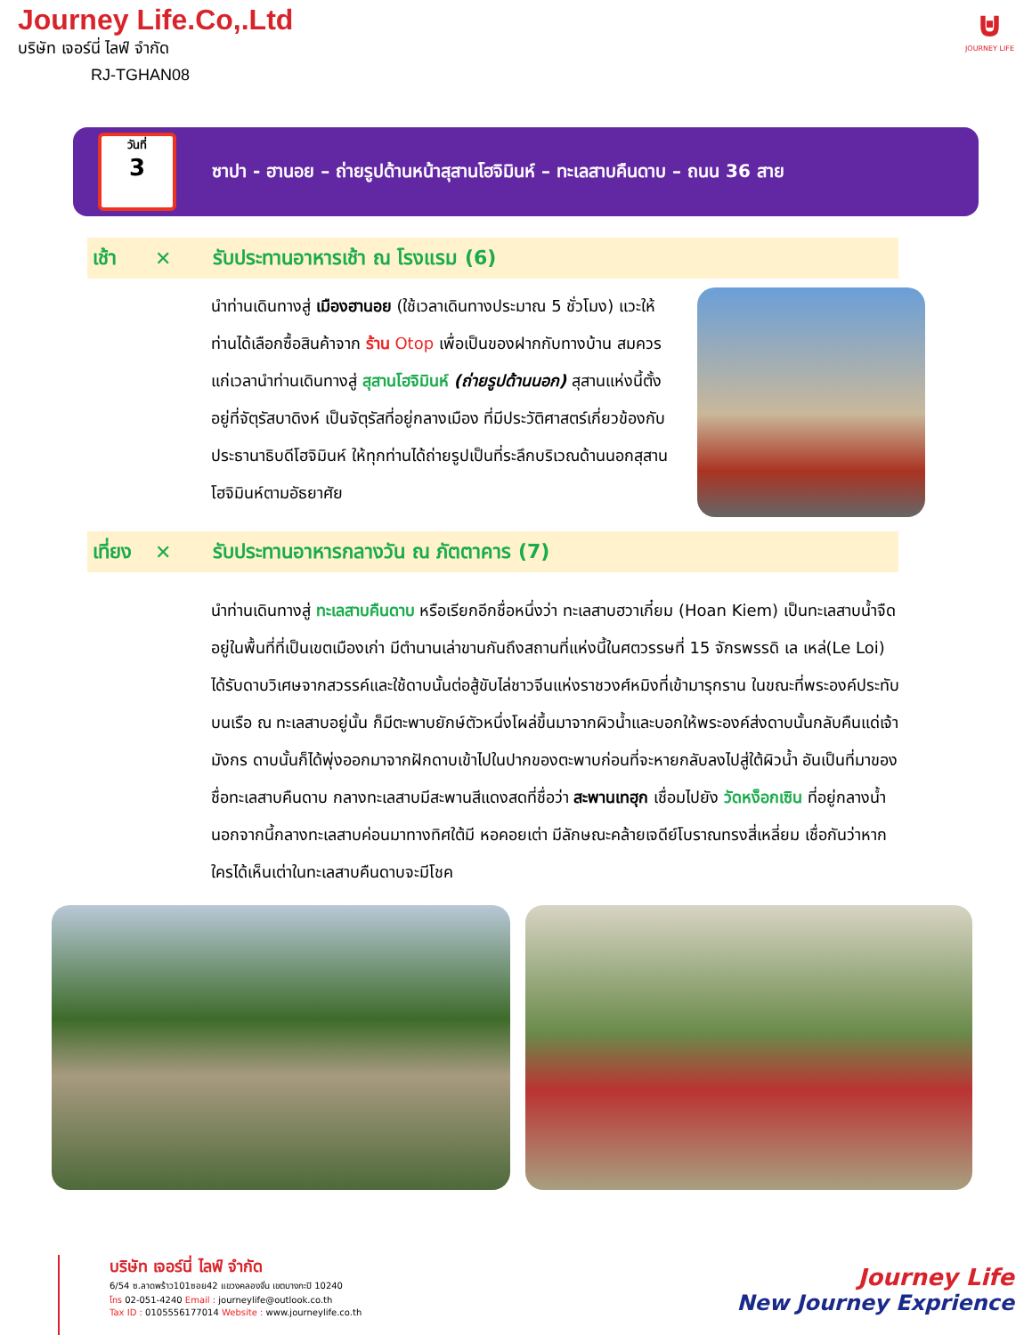Journey Life.Co,.Ltd
บริษัท เจอร์นี่ ไลฟ์ จำกัด
RJ-TGHAN08
⊍
JOURNEY LIFE
วันที่
3
ซาปา - ฮานอย – ถ่ายรูปด้านหน้าสุสานโฮจิมินห์ – ทะเลสาบคืนดาบ – ถนน 36 สาย
เช้า ✕ รับประทานอาหารเช้า ณ โรงแรม (6)
นำท่านเดินทางสู่ เมืองฮานอย (ใช้เวลาเดินทางประมาณ 5 ชั่วโมง) แวะให้ท่านได้เลือกซื้อสินค้าจาก ร้าน Otop เพื่อเป็นของฝากกับทางบ้าน สมควรแก่เวลานำท่านเดินทางสู่ สุสานโฮจิมินห์ (ถ่ายรูปด้านนอก) สุสานแห่งนี้ตั้งอยู่ที่จัตุรัสบาดิงห์ เป็นจัตุรัสที่อยู่กลางเมือง ที่มีประวัติศาสตร์เกี่ยวข้องกับประธานาธิบดีโฮจิมินห์ ให้ทุกท่านได้ถ่ายรูปเป็นที่ระลึกบริเวณด้านนอกสุสานโฮจิมินห์ตามอัธยาศัย
เที่ยง ✕ รับประทานอาหารกลางวัน ณ ภัตตาคาร (7)
นำท่านเดินทางสู่ ทะเลสาบคืนดาบ หรือเรียกอีกชื่อหนึ่งว่า ทะเลสาบฮวาเกี๋ยม (Hoan Kiem) เป็นทะเลสาบน้ำจืด อยู่ในพื้นที่ที่เป็นเขตเมืองเก่า มีตำนานเล่าขานกันถึงสถานที่แห่งนี้ในศตวรรษที่ 15 จักรพรรดิ เล เหล่(Le Loi) ได้รับดาบวิเศษจากสวรรค์และใช้ดาบนั้นต่อสู้ขับไล่ชาวจีนแห่งราชวงศ์หมิงที่เข้ามารุกราน ในขณะที่พระองค์ประทับบนเรือ ณ ทะเลสาบอยู่นั้น ก็มีตะพาบยักษ์ตัวหนึ่งโผล่ขึ้นมาจากผิวน้ำและบอกให้พระองค์ส่งดาบนั้นกลับคืนแด่เจ้ามังกร ดาบนั้นก็ได้พุ่งออกมาจากฝักดาบเข้าไปในปากของตะพาบก่อนที่จะหายกลับลงไปสู่ใต้ผิวน้ำ อันเป็นที่มาของชื่อทะเลสาบคืนดาบ กลางทะเลสาบมีสะพานสีแดงสดที่ชื่อว่า สะพานเทฮุก เชื่อมไปยัง วัดหง็อกเซิน ที่อยู่กลางน้ำ นอกจากนี้กลางทะเลสาบค่อนมาทางทิศใต้มี หอคอยเต่า มีลักษณะคล้ายเจดีย์โบราณทรงสี่เหลี่ยม เชื่อกันว่าหากใครได้เห็นเต่าในทะเลสาบคืนดาบจะมีโชค
บริษัท เจอร์นี่ ไลฟ์ จำกัด
6/54 ซ.ลาดพร้าว101ซอย42 แขวงคลองจั่น เขตบางกะปิ 10240
โทร 02-051-4240 Email : journeylife@outlook.co.th
Tax ID : 0105556177014 Website : www.journeylife.co.th
Journey Life
New Journey Exprience